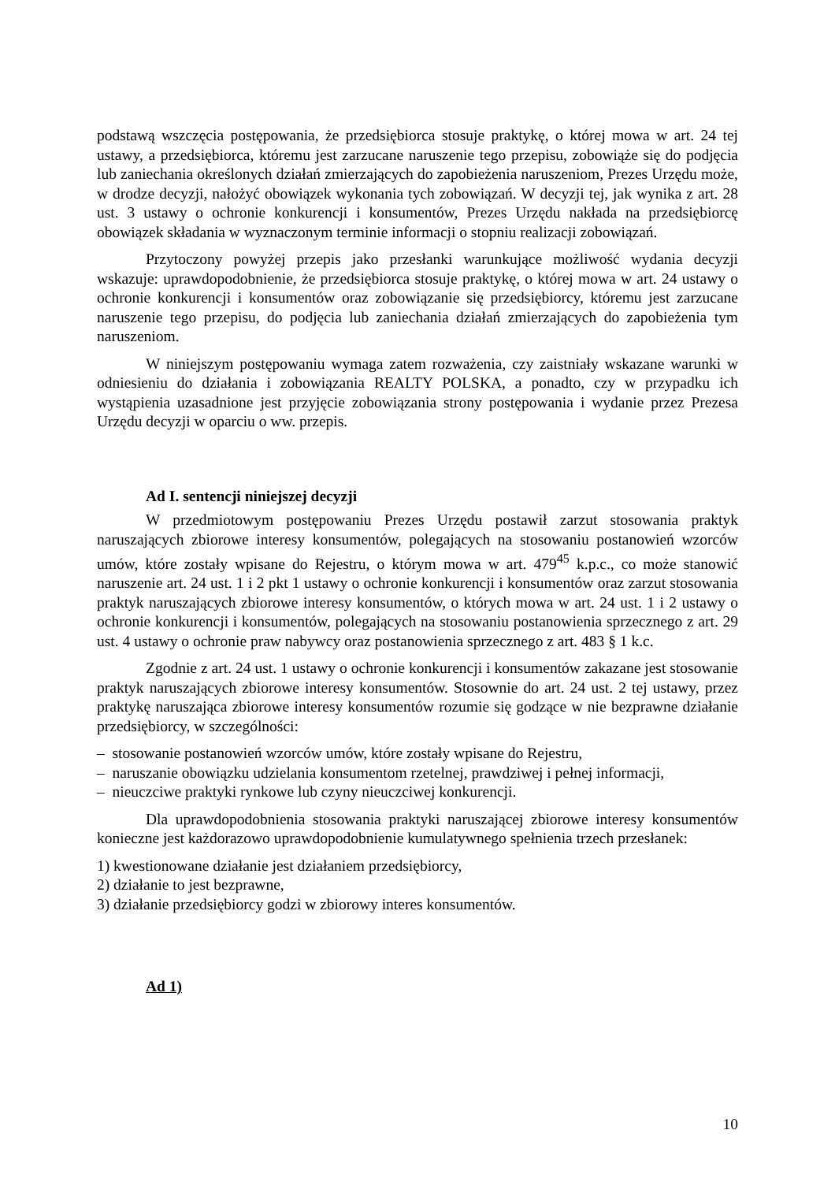podstawą wszczęcia postępowania, że przedsiębiorca stosuje praktykę, o której mowa w art. 24 tej ustawy, a przedsiębiorca, któremu jest zarzucane naruszenie tego przepisu, zobowiąże się do podjęcia lub zaniechania określonych działań zmierzających do zapobieżenia naruszeniom, Prezes Urzędu może, w drodze decyzji, nałożyć obowiązek wykonania tych zobowiązań. W decyzji tej, jak wynika z art. 28 ust. 3 ustawy o ochronie konkurencji i konsumentów, Prezes Urzędu nakłada na przedsiębiorcę obowiązek składania w wyznaczonym terminie informacji o stopniu realizacji zobowiązań.
Przytoczony powyżej przepis jako przesłanki warunkujące możliwość wydania decyzji wskazuje: uprawdopodobnienie, że przedsiębiorca stosuje praktykę, o której mowa w art. 24 ustawy o ochronie konkurencji i konsumentów oraz zobowiązanie się przedsiębiorcy, któremu jest zarzucane naruszenie tego przepisu, do podjęcia lub zaniechania działań zmierzających do zapobieżenia tym naruszeniom.
W niniejszym postępowaniu wymaga zatem rozważenia, czy zaistniały wskazane warunki w odniesieniu do działania i zobowiązania REALTY POLSKA, a ponadto, czy w przypadku ich wystąpienia uzasadnione jest przyjęcie zobowiązania strony postępowania i wydanie przez Prezesa Urzędu decyzji w oparciu o ww. przepis.
Ad I. sentencji niniejszej decyzji
W przedmiotowym postępowaniu Prezes Urzędu postawił zarzut stosowania praktyk naruszających zbiorowe interesy konsumentów, polegających na stosowaniu postanowień wzorców umów, które zostały wpisane do Rejestru, o którym mowa w art. 479<sup>45</sup> k.p.c., co może stanowić naruszenie art. 24 ust. 1 i 2 pkt 1 ustawy o ochronie konkurencji i konsumentów oraz zarzut stosowania praktyk naruszających zbiorowe interesy konsumentów, o których mowa w art. 24 ust. 1 i 2 ustawy o ochronie konkurencji i konsumentów, polegających na stosowaniu postanowienia sprzecznego z art. 29 ust. 4 ustawy o ochronie praw nabywcy oraz postanowienia sprzecznego z art. 483 § 1 k.c.
Zgodnie z art. 24 ust. 1 ustawy o ochronie konkurencji i konsumentów zakazane jest stosowanie praktyk naruszających zbiorowe interesy konsumentów. Stosownie do art. 24 ust. 2 tej ustawy, przez praktykę naruszająca zbiorowe interesy konsumentów rozumie się godzące w nie bezprawne działanie przedsiębiorcy, w szczególności:
– stosowanie postanowień wzorców umów, które zostały wpisane do Rejestru,
– naruszanie obowiązku udzielania konsumentom rzetelnej, prawdziwej i pełnej informacji,
– nieuczciwe praktyki rynkowe lub czyny nieuczciwej konkurencji.
Dla uprawdopodobnienia stosowania praktyki naruszającej zbiorowe interesy konsumentów konieczne jest każdorazowo uprawdopodobnienie kumulatywnego spełnienia trzech przesłanek:
1) kwestionowane działanie jest działaniem przedsiębiorcy,
2) działanie to jest bezprawne,
3) działanie przedsiębiorcy godzi w zbiorowy interes konsumentów.
Ad 1)
10